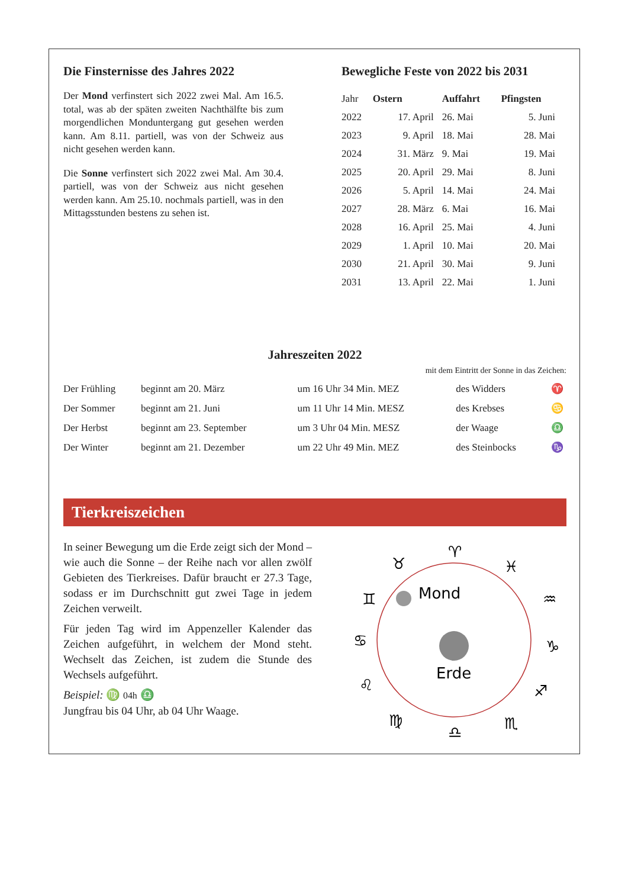Die Finsternisse des Jahres 2022
Der Mond verfinstert sich 2022 zwei Mal. Am 16.5. total, was ab der späten zweiten Nacht­hälfte bis zum morgendlichen Monduntergang gut gesehen werden kann. Am 8.11. partiell, was von der Schweiz aus nicht gesehen werden kann.
Die Sonne verfinstert sich 2022 zwei Mal. Am 30.4. partiell, was von der Schweiz aus nicht gesehen werden kann. Am 25.10. nochmals partiell, was in den Mittagsstunden bestens zu sehen ist.
Bewegliche Feste von 2022 bis 2031
| Jahr | Ostern | Auffahrt | Pfingsten |
| 2022 | 17. April | 26. Mai | 5. Juni |
| 2023 | 9. April | 18. Mai | 28. Mai |
| 2024 | 31. März | 9. Mai | 19. Mai |
| 2025 | 20. April | 29. Mai | 8. Juni |
| 2026 | 5. April | 14. Mai | 24. Mai |
| 2027 | 28. März | 6. Mai | 16. Mai |
| 2028 | 16. April | 25. Mai | 4. Juni |
| 2029 | 1. April | 10. Mai | 20. Mai |
| 2030 | 21. April | 30. Mai | 9. Juni |
| 2031 | 13. April | 22. Mai | 1. Juni |
Jahreszeiten 2022
mit dem Eintritt der Sonne in das Zeichen:
| Der Frühling | beginnt am 20. März | um 16 Uhr 34 Min. MEZ | des Widders | ♈ |
| Der Sommer | beginnt am 21. Juni | um 11 Uhr 14 Min. MESZ | des Krebses | ♋ |
| Der Herbst | beginnt am 23. September | um 3 Uhr 04 Min. MESZ | der Waage | ♎ |
| Der Winter | beginnt am 21. Dezember | um 22 Uhr 49 Min. MEZ | des Steinbocks | ♑ |
Tierkreiszeichen
In seiner Bewegung um die Erde zeigt sich der Mond – wie auch die Sonne – der Reihe nach vor allen zwölf Gebieten des Tierkreises. Dafür braucht er 27.3 Tage, sodass er im Durchschnitt gut zwei Tage in jedem Zeichen verweilt.
Für jeden Tag wird im Appenzeller Kalen­der das Zeichen aufgeführt, in welchem der Mond steht. Wechselt das Zeichen, ist zudem die Stunde des Wechsels aufgeführt.
Beispiel: ♍ 04h ♎
Jungfrau bis 04 Uhr, ab 04 Uhr Waage.
Mond
Erde
♈
♓
♒
♑
♐
♏
♎
♍
♌
♋
♊
♉